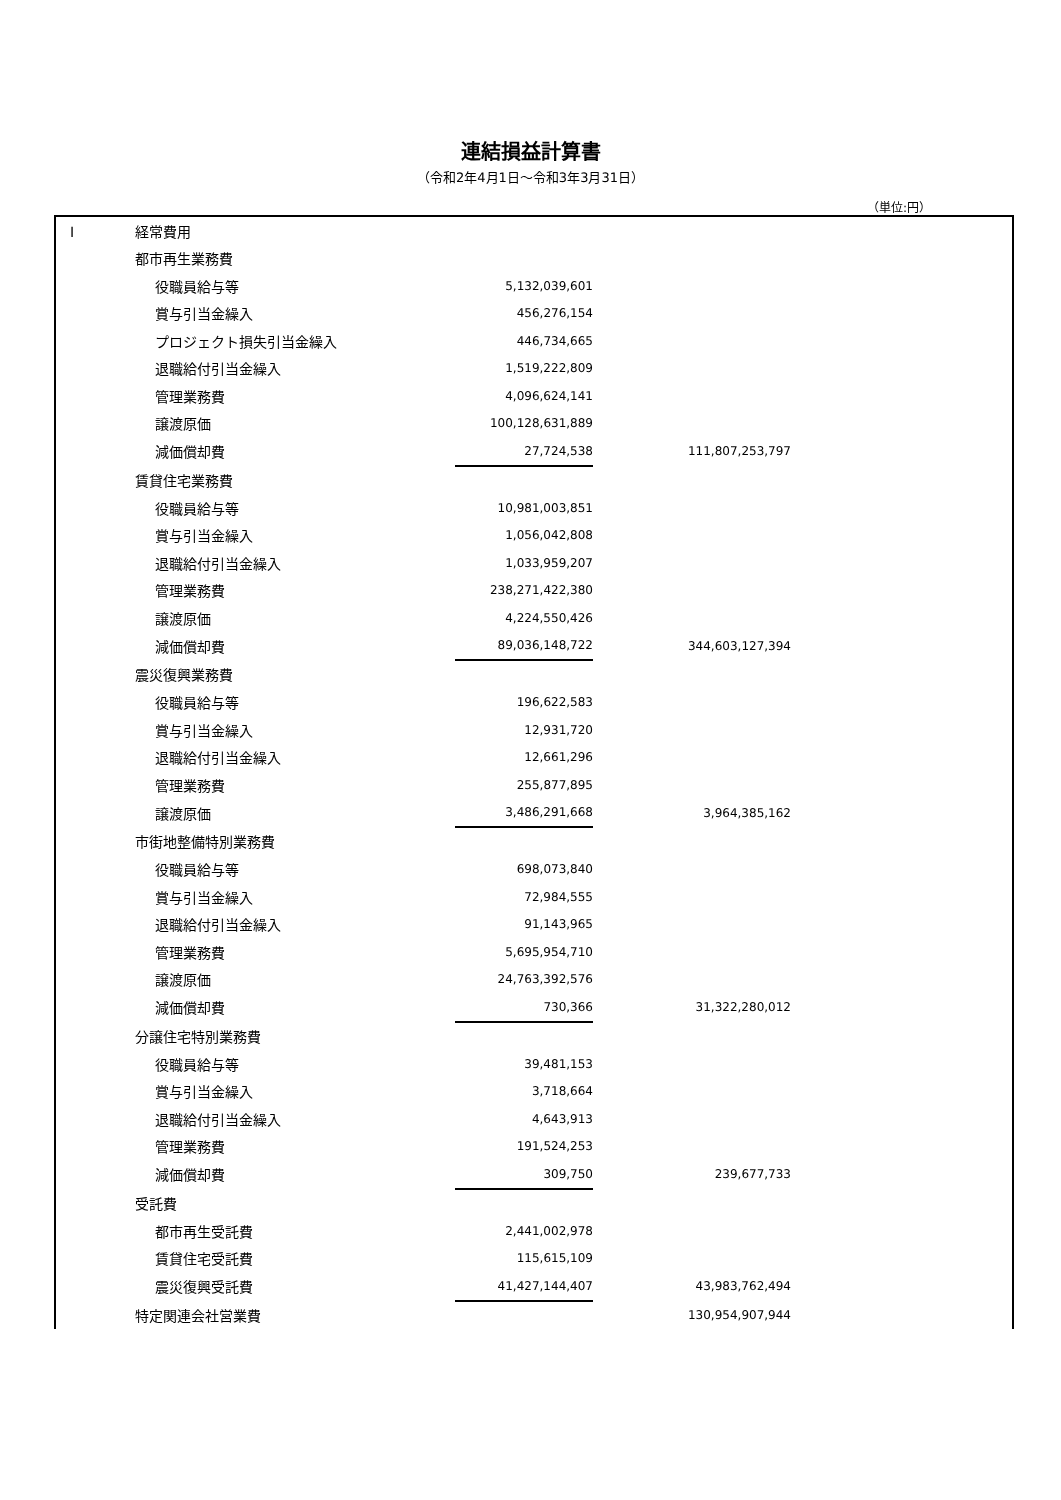連結損益計算書
（令和2年4月1日～令和3年3月31日）
（単位:円）
| I | 経常費用 | | | | | |
| | 都市再生業務費 | | | | | |
| | | 役職員給与等 | 5,132,039,601 | | | |
| | | 賞与引当金繰入 | 456,276,154 | | | |
| | | プロジェクト損失引当金繰入 | 446,734,665 | | | |
| | | 退職給付引当金繰入 | 1,519,222,809 | | | |
| | | 管理業務費 | 4,096,624,141 | | | |
| | | 譲渡原価 | 100,128,631,889 | | | |
| | | 減価償却費 | 27,724,538 | | 111,807,253,797 | |
| | 賃貸住宅業務費 | | | | | |
| | | 役職員給与等 | 10,981,003,851 | | | |
| | | 賞与引当金繰入 | 1,056,042,808 | | | |
| | | 退職給付引当金繰入 | 1,033,959,207 | | | |
| | | 管理業務費 | 238,271,422,380 | | | |
| | | 譲渡原価 | 4,224,550,426 | | | |
| | | 減価償却費 | 89,036,148,722 | | 344,603,127,394 | |
| | 震災復興業務費 | | | | | |
| | | 役職員給与等 | 196,622,583 | | | |
| | | 賞与引当金繰入 | 12,931,720 | | | |
| | | 退職給付引当金繰入 | 12,661,296 | | | |
| | | 管理業務費 | 255,877,895 | | | |
| | | 譲渡原価 | 3,486,291,668 | | 3,964,385,162 | |
| | 市街地整備特別業務費 | | | | | |
| | | 役職員給与等 | 698,073,840 | | | |
| | | 賞与引当金繰入 | 72,984,555 | | | |
| | | 退職給付引当金繰入 | 91,143,965 | | | |
| | | 管理業務費 | 5,695,954,710 | | | |
| | | 譲渡原価 | 24,763,392,576 | | | |
| | | 減価償却費 | 730,366 | | 31,322,280,012 | |
| | 分譲住宅特別業務費 | | | | | |
| | | 役職員給与等 | 39,481,153 | | | |
| | | 賞与引当金繰入 | 3,718,664 | | | |
| | | 退職給付引当金繰入 | 4,643,913 | | | |
| | | 管理業務費 | 191,524,253 | | | |
| | | 減価償却費 | 309,750 | | 239,677,733 | |
| | 受託費 | | | | | |
| | | 都市再生受託費 | 2,441,002,978 | | | |
| | | 賃貸住宅受託費 | 115,615,109 | | | |
| | | 震災復興受託費 | 41,427,144,407 | | 43,983,762,494 | |
| | 特定関連会社営業費 | | | | 130,954,907,944 | |